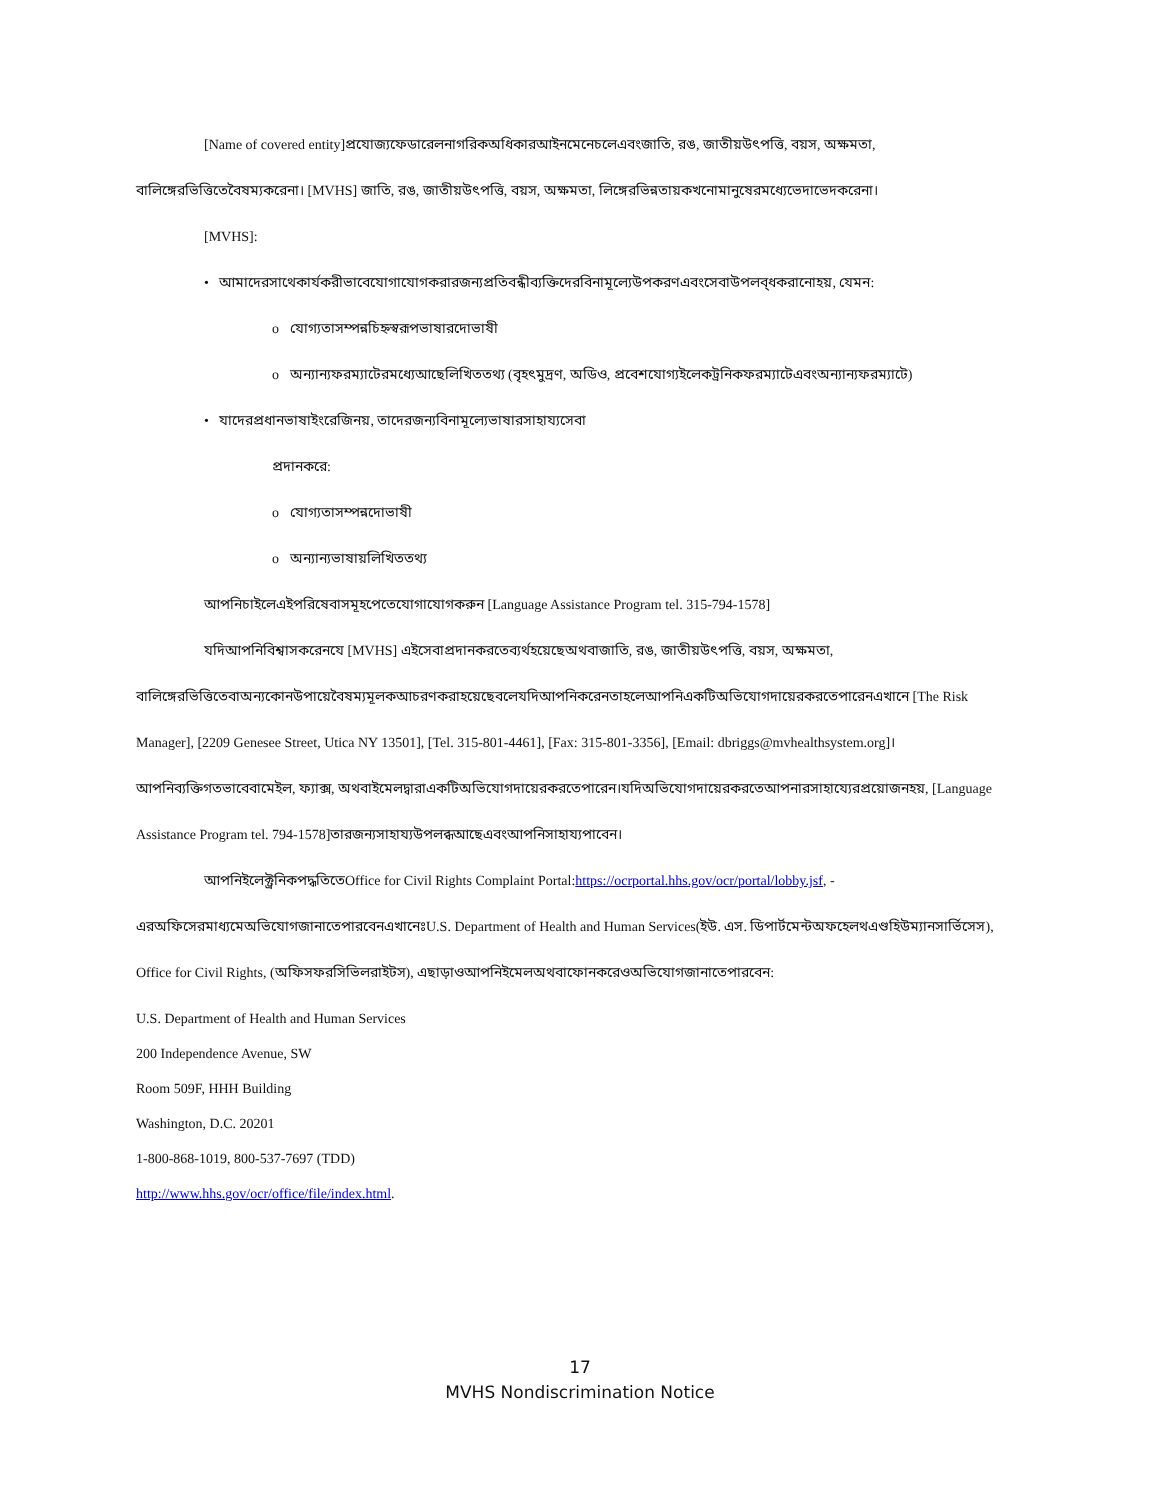[Name of covered entity]প্রযোজ্যফেডারেলনাগরিকঅধিকারআইনমেনেচলেএবংজাতি, রঙ, জাতীয়উৎপত্তি, বয়স, অক্ষমতা,
বালিঙ্গেরভিত্তিতেবৈষম্যকরেনা। [MVHS] জাতি, রঙ, জাতীয়উৎপত্তি, বয়স, অক্ষমতা, লিঙ্গেরভিন্নতায়কখনোমানুষেরমধ্যেভেদাভেদকরেনা।
[MVHS]:
• আমাদেরসাথেকার্যকরীভাবেযোগাযোগকরারজন্যপ্রতিবন্ধীব্যক্তিদেরবিনামূল্যেউপকরণএবংসেবাউপলব্ধকরানোহয়, যেমন:
o যোগ্যতাসম্পন্নচিহ্নস্বরূপভাষারদোভাষী
o অন্যান্যফরম্যাটেরমধ্যেআছেলিখিততথ্য (বৃহৎমুদ্রণ, অডিও, প্রবেশযোগ্যইলেকট্রনিকফরম্যাটেএবংঅন্যান্যফরম্যাটে)
• যাদেরপ্রধানভাষাইংরেজিনয়, তাদেরজন্যবিনামূল্যেভাষারসাহায্যসেবা
প্রদানকরে:
o যোগ্যতাসম্পন্নদোভাষী
o অন্যান্যভাষায়লিখিততথ্য
আপনিচাইলেএইপরিষেবাসমূহপেতেযোগাযোগকরুন [Language Assistance Program tel. 315-794-1578]
যদিআপনিবিশ্বাসকরেনযে [MVHS] এইসেবাপ্রদানকরতেব্যর্থহয়েছেঅথবাজাতি, রঙ, জাতীয়উৎপত্তি, বয়স, অক্ষমতা,
বালিঙ্গেরভিত্তিতেবাঅন্যকোনউপায়েবৈষম্যমূলকআচরণকরাহয়েছেবলেযদিআপনিকরেনতাহলেআপনিএকটিঅভিযোগদায়েরকরতেপারেনএখানে [The Risk
Manager], [2209 Genesee Street, Utica NY 13501], [Tel. 315-801-4461], [Fax: 315-801-3356], [Email: dbriggs@mvhealthsystem.org]।
আপনিব্যক্তিগতভাবেবামেইল, ফ্যাক্স, অথবাইমেলদ্বারাএকটিঅভিযোগদায়েরকরতেপারেন।যদিঅভিযোগদায়েরকরতেআপনারসাহায্যেরপ্রয়োজনহয়, [Language
Assistance Program tel. 794-1578]তারজন্যসাহায্যউপলব্ধআছেএবংআপনিসাহায্যপাবেন।
আপনিইলেক্ট্রনিকপদ্ধতিতেOffice for Civil Rights Complaint Portal:https://ocrportal.hhs.gov/ocr/portal/lobby.jsf, -
এরঅফিসেরমাধ্যমেঅভিযোগজানাতেপারবেনএখানেঃU.S. Department of Health and Human Services(ইউ. এস. ডিপার্টমেন্টঅফহেলথএণ্ডহিউম্যানসার্ভিসেস),
Office for Civil Rights, (অফিসফরসিভিলরাইটস), এছাড়াওআপনিইমেলঅথবাফোনকরেওঅভিযোগজানাতেপারবেন:
U.S. Department of Health and Human Services
200 Independence Avenue, SW
Room 509F, HHH Building
Washington, D.C. 20201
1-800-868-1019, 800-537-7697 (TDD)
http://www.hhs.gov/ocr/office/file/index.html.
17
MVHS Nondiscrimination Notice